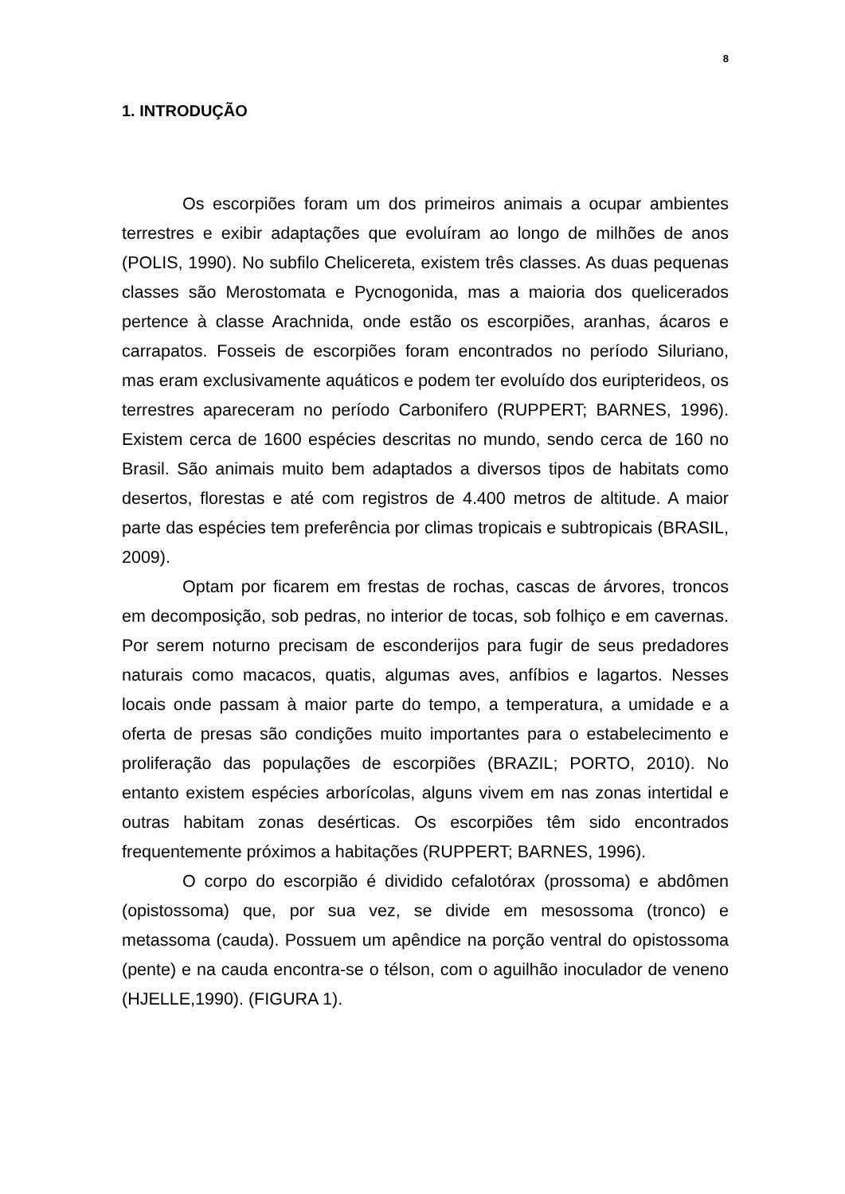8
1. INTRODUÇÃO
Os escorpiões foram um dos primeiros animais a ocupar ambientes terrestres e exibir adaptações que evoluíram ao longo de milhões de anos (POLIS, 1990). No subfilo Chelicereta, existem três classes. As duas pequenas classes são Merostomata e Pycnogonida, mas a maioria dos quelicerados pertence à classe Arachnida, onde estão os escorpiões, aranhas, ácaros e carrapatos. Fosseis de escorpiões foram encontrados no período Siluriano, mas eram exclusivamente aquáticos e podem ter evoluído dos euripterideos, os terrestres apareceram no período Carbonifero (RUPPERT; BARNES, 1996). Existem cerca de 1600 espécies descritas no mundo, sendo cerca de 160 no Brasil. São animais muito bem adaptados a diversos tipos de habitats como desertos, florestas e até com registros de 4.400 metros de altitude. A maior parte das espécies tem preferência por climas tropicais e subtropicais (BRASIL, 2009).
Optam por ficarem em frestas de rochas, cascas de árvores, troncos em decomposição, sob pedras, no interior de tocas, sob folhiço e em cavernas. Por serem noturno precisam de esconderijos para fugir de seus predadores naturais como macacos, quatis, algumas aves, anfíbios e lagartos. Nesses locais onde passam à maior parte do tempo, a temperatura, a umidade e a oferta de presas são condições muito importantes para o estabelecimento e proliferação das populações de escorpiões (BRAZIL; PORTO, 2010). No entanto existem espécies arborícolas, alguns vivem em nas zonas intertidal e outras habitam zonas desérticas. Os escorpiões têm sido encontrados frequentemente próximos a habitações (RUPPERT; BARNES, 1996).
O corpo do escorpião é dividido cefalotórax (prossoma) e abdômen (opistossoma) que, por sua vez, se divide em mesossoma (tronco) e metassoma (cauda). Possuem um apêndice na porção ventral do opistossoma (pente) e na cauda encontra-se o télson, com o aguilhão inoculador de veneno (HJELLE,1990). (FIGURA 1).